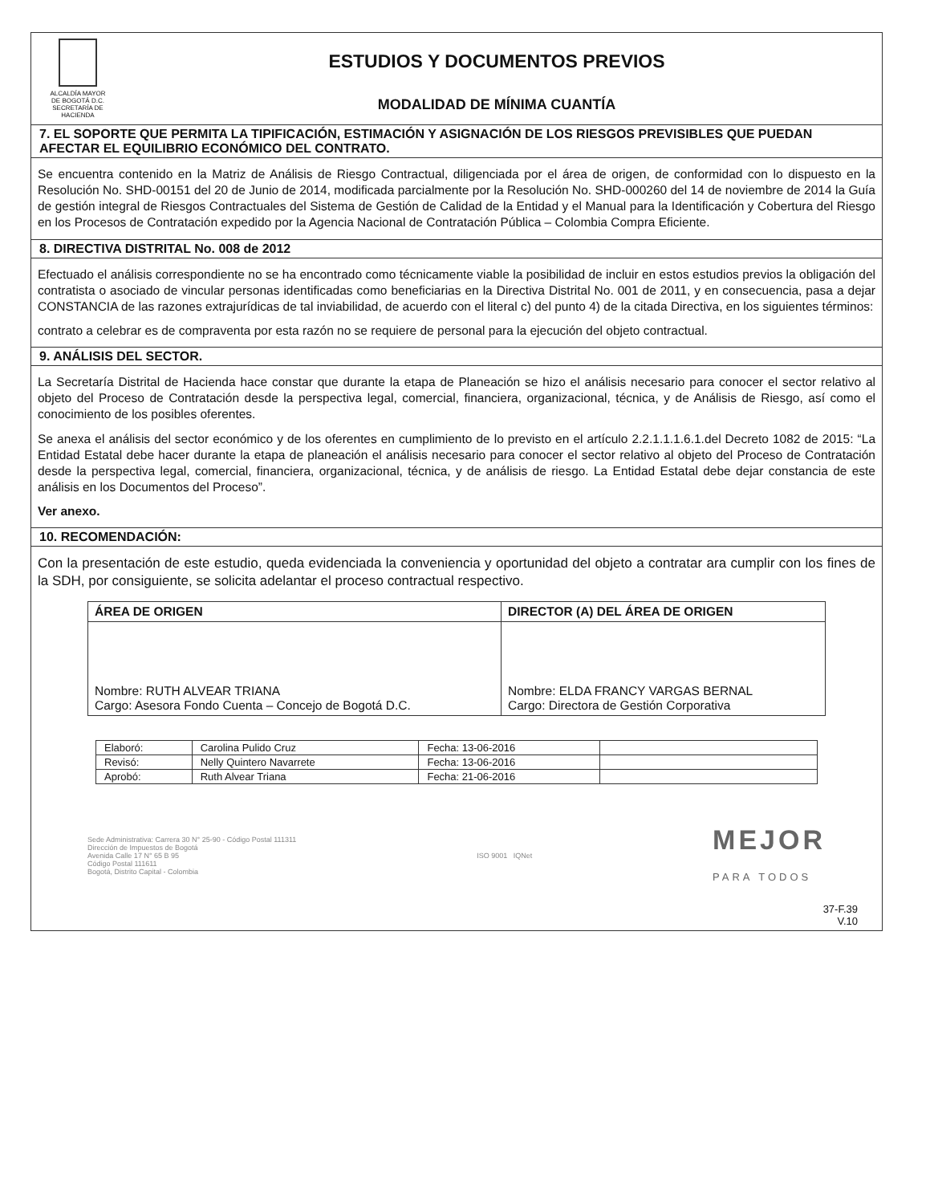ALCALDÍA MAYOR
DE BOGOTÁ D.C.
SECRETARÍA DE HACIENDA
ESTUDIOS Y DOCUMENTOS PREVIOS
MODALIDAD DE MÍNIMA CUANTÍA
7. EL SOPORTE QUE PERMITA LA TIPIFICACIÓN, ESTIMACIÓN Y ASIGNACIÓN DE LOS RIESGOS PREVISIBLES QUE PUEDAN AFECTAR EL EQUILIBRIO ECONÓMICO DEL CONTRATO.
Se encuentra contenido en la Matriz de Análisis de Riesgo Contractual, diligenciada por el área de origen, de conformidad con lo dispuesto en la Resolución No. SHD-00151 del 20 de Junio de 2014, modificada parcialmente por la Resolución No. SHD-000260 del 14 de noviembre de 2014 la Guía de gestión integral de Riesgos Contractuales del Sistema de Gestión de Calidad de la Entidad y el Manual para la Identificación y Cobertura del Riesgo en los Procesos de Contratación expedido por la Agencia Nacional de Contratación Pública – Colombia Compra Eficiente.
8. DIRECTIVA DISTRITAL No. 008 de 2012
Efectuado el análisis correspondiente no se ha encontrado como técnicamente viable la posibilidad de incluir en estos estudios previos la obligación del contratista o asociado de vincular personas identificadas como beneficiarias en la Directiva Distrital No. 001 de 2011, y en consecuencia, pasa a dejar CONSTANCIA de las razones extrajurídicas de tal inviabilidad, de acuerdo con el literal c) del punto 4) de la citada Directiva, en los siguientes términos:
contrato a celebrar es de compraventa por esta razón no se requiere de personal para la ejecución del objeto contractual.
9. ANÁLISIS DEL SECTOR.
La Secretaría Distrital de Hacienda hace constar que durante la etapa de Planeación se hizo el análisis necesario para conocer el sector relativo al objeto del Proceso de Contratación desde la perspectiva legal, comercial, financiera, organizacional, técnica, y de Análisis de Riesgo, así como el conocimiento de los posibles oferentes.
Se anexa el análisis del sector económico y de los oferentes en cumplimiento de lo previsto en el artículo 2.2.1.1.1.6.1.del Decreto 1082 de 2015: “La Entidad Estatal debe hacer durante la etapa de planeación el análisis necesario para conocer el sector relativo al objeto del Proceso de Contratación desde la perspectiva legal, comercial, financiera, organizacional, técnica, y de análisis de riesgo. La Entidad Estatal debe dejar constancia de este análisis en los Documentos del Proceso”.
Ver anexo.
10. RECOMENDACIÓN:
Con la presentación de este estudio, queda evidenciada la conveniencia y oportunidad del objeto a contratar ara cumplir con los fines de la SDH, por consiguiente, se solicita adelantar el proceso contractual respectivo.
| ÁREA DE ORIGEN | DIRECTOR (A) DEL ÁREA DE ORIGEN |
| --- | --- |
| Nombre: RUTH ALVEAR TRIANA Cargo: Asesora Fondo Cuenta – Concejo de Bogotá D.C. | Nombre: ELDA FRANCY VARGAS BERNAL Cargo: Directora de Gestión Corporativa |
| Elaboró: | Carolina Pulido Cruz | Fecha: 13-06-2016 | |
| Revisó: | Nelly Quintero Navarrete | Fecha: 13-06-2016 | |
| Aprobó: | Ruth Alvear Triana | Fecha: 21-06-2016 | |
Sede Administrativa: Carrera 30 N° 25-90 - Código Postal 111311
Dirección de Impuestos de Bogotá
Avenida Calle 17 N° 65 B 95
Código Postal 111611
Bogotá, Distrito Capital - Colombia
ISO 9001 IQNet
MEJOR
PARA TODOS
37-F.39
V.10